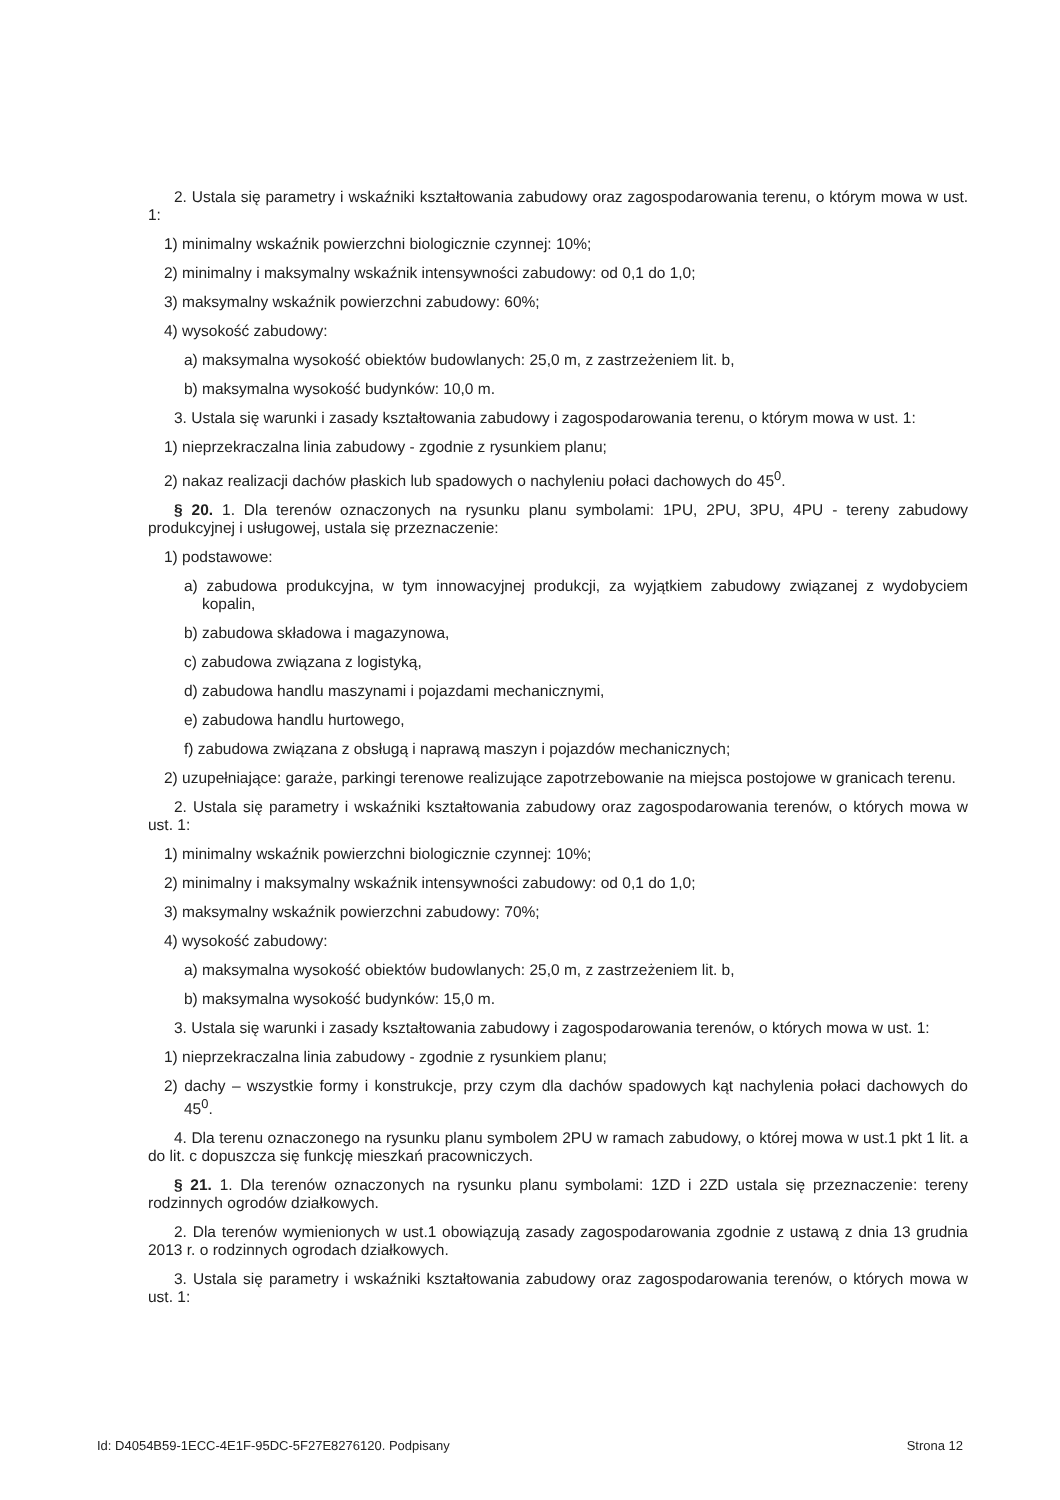2. Ustala się parametry i wskaźniki kształtowania zabudowy oraz zagospodarowania terenu, o którym mowa w ust. 1:
1) minimalny wskaźnik powierzchni biologicznie czynnej: 10%;
2) minimalny i maksymalny wskaźnik intensywności zabudowy: od 0,1 do 1,0;
3) maksymalny wskaźnik powierzchni zabudowy: 60%;
4) wysokość zabudowy:
a) maksymalna wysokość obiektów budowlanych: 25,0 m, z zastrzeżeniem lit. b,
b) maksymalna wysokość budynków: 10,0 m.
3. Ustala się warunki i zasady kształtowania zabudowy i zagospodarowania terenu, o którym mowa w ust. 1:
1) nieprzekraczalna linia zabudowy - zgodnie z rysunkiem planu;
2) nakaz realizacji dachów płaskich lub spadowych o nachyleniu połaci dachowych do 45<sup>0</sup>.
§ 20. 1. Dla terenów oznaczonych na rysunku planu symbolami: 1PU, 2PU, 3PU, 4PU - tereny zabudowy produkcyjnej i usługowej, ustala się przeznaczenie:
1) podstawowe:
a) zabudowa produkcyjna, w tym innowacyjnej produkcji, za wyjątkiem zabudowy związanej z wydobyciem kopalin,
b) zabudowa składowa i magazynowa,
c) zabudowa związana z logistyką,
d) zabudowa handlu maszynami i pojazdami mechanicznymi,
e) zabudowa handlu hurtowego,
f) zabudowa związana z obsługą i naprawą maszyn i pojazdów mechanicznych;
2) uzupełniające: garaże, parkingi terenowe realizujące zapotrzebowanie na miejsca postojowe w granicach terenu.
2. Ustala się parametry i wskaźniki kształtowania zabudowy oraz zagospodarowania terenów, o których mowa w ust. 1:
1) minimalny wskaźnik powierzchni biologicznie czynnej: 10%;
2) minimalny i maksymalny wskaźnik intensywności zabudowy: od 0,1 do 1,0;
3) maksymalny wskaźnik powierzchni zabudowy: 70%;
4) wysokość zabudowy:
a) maksymalna wysokość obiektów budowlanych: 25,0 m, z zastrzeżeniem lit. b,
b) maksymalna wysokość budynków: 15,0 m.
3. Ustala się warunki i zasady kształtowania zabudowy i zagospodarowania terenów, o których mowa w ust. 1:
1) nieprzekraczalna linia zabudowy - zgodnie z rysunkiem planu;
2) dachy – wszystkie formy i konstrukcje, przy czym dla dachów spadowych kąt nachylenia połaci dachowych do 45<sup>0</sup>.
4. Dla terenu oznaczonego na rysunku planu symbolem 2PU w ramach zabudowy, o której mowa w ust.1 pkt 1 lit. a do lit. c dopuszcza się funkcję mieszkań pracowniczych.
§ 21. 1. Dla terenów oznaczonych na rysunku planu symbolami: 1ZD i 2ZD ustala się przeznaczenie: tereny rodzinnych ogrodów działkowych.
2. Dla terenów wymienionych w ust.1 obowiązują zasady zagospodarowania zgodnie z ustawą z dnia 13 grudnia 2013 r. o rodzinnych ogrodach działkowych.
3. Ustala się parametry i wskaźniki kształtowania zabudowy oraz zagospodarowania terenów, o których mowa w ust. 1:
Id: D4054B59-1ECC-4E1F-95DC-5F27E8276120. Podpisany Strona 12